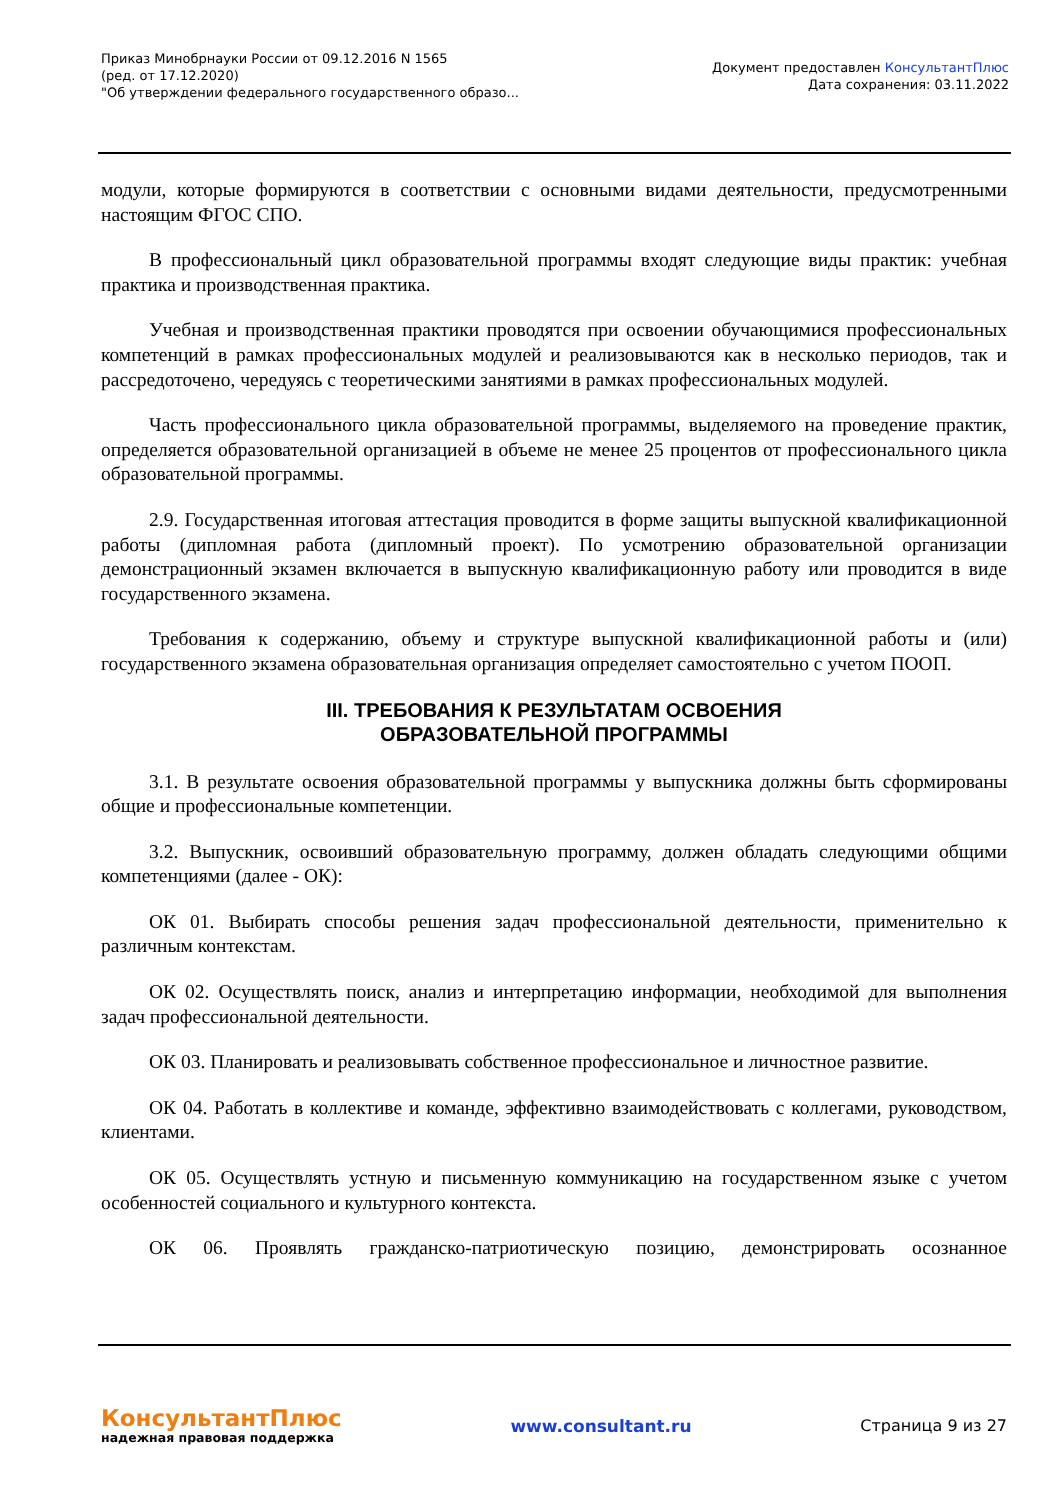Приказ Минобрнауки России от 09.12.2016 N 1565
(ред. от 17.12.2020)
"Об утверждении федерального государственного образо...
Документ предоставлен КонсультантПлюс
Дата сохранения: 03.11.2022
модули, которые формируются в соответствии с основными видами деятельности, предусмотренными настоящим ФГОС СПО.
В профессиональный цикл образовательной программы входят следующие виды практик: учебная практика и производственная практика.
Учебная и производственная практики проводятся при освоении обучающимися профессиональных компетенций в рамках профессиональных модулей и реализовываются как в несколько периодов, так и рассредоточено, чередуясь с теоретическими занятиями в рамках профессиональных модулей.
Часть профессионального цикла образовательной программы, выделяемого на проведение практик, определяется образовательной организацией в объеме не менее 25 процентов от профессионального цикла образовательной программы.
2.9. Государственная итоговая аттестация проводится в форме защиты выпускной квалификационной работы (дипломная работа (дипломный проект). По усмотрению образовательной организации демонстрационный экзамен включается в выпускную квалификационную работу или проводится в виде государственного экзамена.
Требования к содержанию, объему и структуре выпускной квалификационной работы и (или) государственного экзамена образовательная организация определяет самостоятельно с учетом ПООП.
III. ТРЕБОВАНИЯ К РЕЗУЛЬТАТАМ ОСВОЕНИЯ
ОБРАЗОВАТЕЛЬНОЙ ПРОГРАММЫ
3.1. В результате освоения образовательной программы у выпускника должны быть сформированы общие и профессиональные компетенции.
3.2. Выпускник, освоивший образовательную программу, должен обладать следующими общими компетенциями (далее - ОК):
ОК 01. Выбирать способы решения задач профессиональной деятельности, применительно к различным контекстам.
ОК 02. Осуществлять поиск, анализ и интерпретацию информации, необходимой для выполнения задач профессиональной деятельности.
ОК 03. Планировать и реализовывать собственное профессиональное и личностное развитие.
ОК 04. Работать в коллективе и команде, эффективно взаимодействовать с коллегами, руководством, клиентами.
ОК 05. Осуществлять устную и письменную коммуникацию на государственном языке с учетом особенностей социального и культурного контекста.
ОК 06. Проявлять гражданско-патриотическую позицию, демонстрировать осознанное
КонсультантПлюс
надежная правовая поддержка
www.consultant.ru Страница 9 из 27